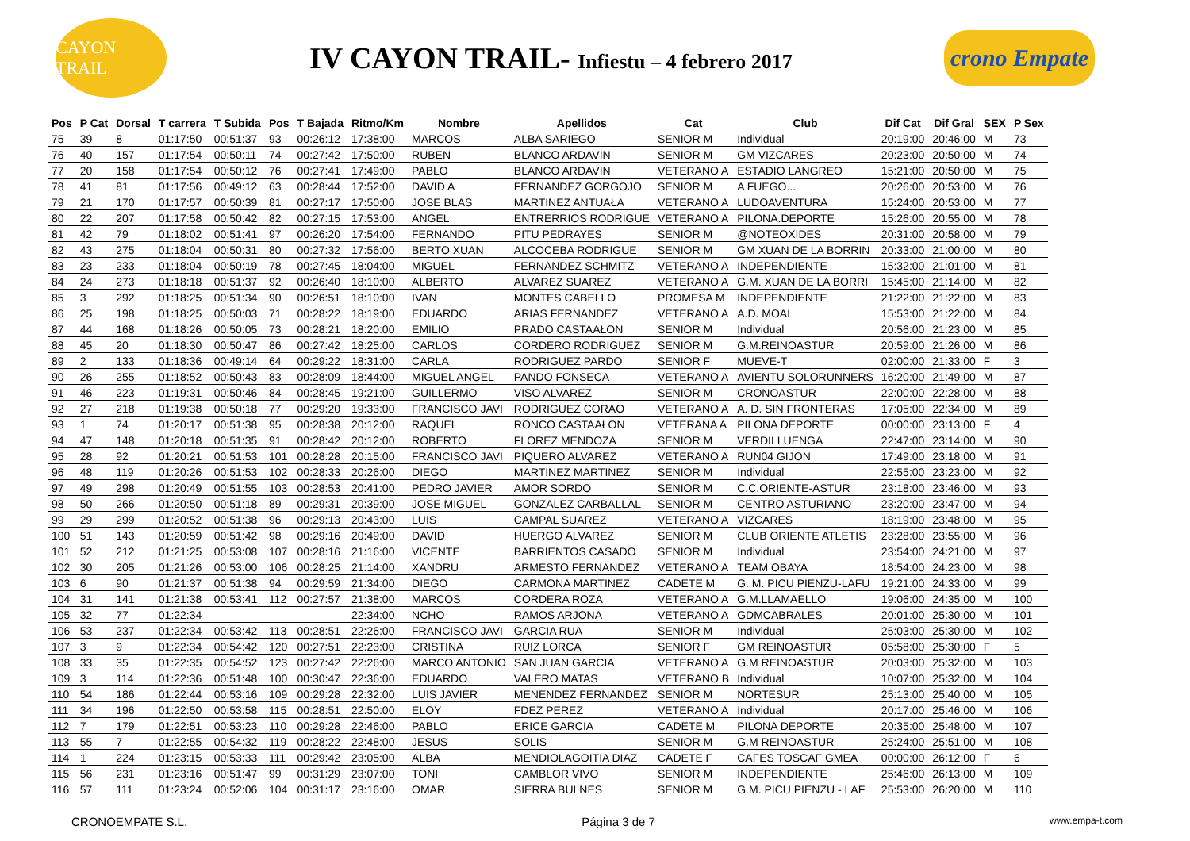CAYON TRAIL
IV CAYON TRAIL- Infiestu – 4 febrero 2017
crono Empate
| Pos | P Cat | Dorsal | T carrera | T Subida | Pos | T Bajada | Ritmo/Km | Nombre | Apellidos | Cat | Club | Dif Cat | Dif Gral | SEX | P Sex |
| --- | --- | --- | --- | --- | --- | --- | --- | --- | --- | --- | --- | --- | --- | --- | --- |
| 75 | 39 | 8 | 01:17:50 | 00:51:37 | 93 | 00:26:12 | 17:38:00 | MARCOS | ALBA SARIEGO | SENIOR M | Individual | 20:19:00 | 20:46:00 | M | 73 |
| 76 | 40 | 157 | 01:17:54 | 00:50:11 | 74 | 00:27:42 | 17:50:00 | RUBEN | BLANCO ARDAVIN | SENIOR M | GM VIZCARES | 20:23:00 | 20:50:00 | M | 74 |
| 77 | 20 | 158 | 01:17:54 | 00:50:12 | 76 | 00:27:41 | 17:49:00 | PABLO | BLANCO ARDAVIN | VETERANO A | ESTADIO LANGREO | 15:21:00 | 20:50:00 | M | 75 |
| 78 | 41 | 81 | 01:17:56 | 00:49:12 | 63 | 00:28:44 | 17:52:00 | DAVID A | FERNANDEZ GORGOJO | SENIOR M | A FUEGO... | 20:26:00 | 20:53:00 | M | 76 |
| 79 | 21 | 170 | 01:17:57 | 00:50:39 | 81 | 00:27:17 | 17:50:00 | JOSE BLAS | MARTINEZ ANTUAŁA | VETERANO A | LUDOAVENTURA | 15:24:00 | 20:53:00 | M | 77 |
| 80 | 22 | 207 | 01:17:58 | 00:50:42 | 82 | 00:27:15 | 17:53:00 | ANGEL | ENTRERRIOS RODRIGUE | VETERANO A | PILONA.DEPORTE | 15:26:00 | 20:55:00 | M | 78 |
| 81 | 42 | 79 | 01:18:02 | 00:51:41 | 97 | 00:26:20 | 17:54:00 | FERNANDO | PITU PEDRAYES | SENIOR M | @NOTEOXIDES | 20:31:00 | 20:58:00 | M | 79 |
| 82 | 43 | 275 | 01:18:04 | 00:50:31 | 80 | 00:27:32 | 17:56:00 | BERTO XUAN | ALCOCEBA RODRIGUE | SENIOR M | GM XUAN DE LA BORRIN | 20:33:00 | 21:00:00 | M | 80 |
| 83 | 23 | 233 | 01:18:04 | 00:50:19 | 78 | 00:27:45 | 18:04:00 | MIGUEL | FERNANDEZ SCHMITZ | VETERANO A | INDEPENDIENTE | 15:32:00 | 21:01:00 | M | 81 |
| 84 | 24 | 273 | 01:18:18 | 00:51:37 | 92 | 00:26:40 | 18:10:00 | ALBERTO | ALVAREZ SUAREZ | VETERANO A | G.M. XUAN DE LA BORRI | 15:45:00 | 21:14:00 | M | 82 |
| 85 | 3 | 292 | 01:18:25 | 00:51:34 | 90 | 00:26:51 | 18:10:00 | IVAN | MONTES CABELLO | PROMESA M | INDEPENDIENTE | 21:22:00 | 21:22:00 | M | 83 |
| 86 | 25 | 198 | 01:18:25 | 00:50:03 | 71 | 00:28:22 | 18:19:00 | EDUARDO | ARIAS FERNANDEZ | VETERANO A | A.D. MOAL | 15:53:00 | 21:22:00 | M | 84 |
| 87 | 44 | 168 | 01:18:26 | 00:50:05 | 73 | 00:28:21 | 18:20:00 | EMILIO | PRADO CASTAAŁON | SENIOR M | Individual | 20:56:00 | 21:23:00 | M | 85 |
| 88 | 45 | 20 | 01:18:30 | 00:50:47 | 86 | 00:27:42 | 18:25:00 | CARLOS | CORDERO RODRIGUEZ | SENIOR M | G.M.REINOASTUR | 20:59:00 | 21:26:00 | M | 86 |
| 89 | 2 | 133 | 01:18:36 | 00:49:14 | 64 | 00:29:22 | 18:31:00 | CARLA | RODRIGUEZ PARDO | SENIOR F | MUEVE-T | 02:00:00 | 21:33:00 | F | 3 |
| 90 | 26 | 255 | 01:18:52 | 00:50:43 | 83 | 00:28:09 | 18:44:00 | MIGUEL ANGEL | PANDO FONSECA | VETERANO A | AVIENTU SOLORUNNERS | 16:20:00 | 21:49:00 | M | 87 |
| 91 | 46 | 223 | 01:19:31 | 00:50:46 | 84 | 00:28:45 | 19:21:00 | GUILLERMO | VISO ALVAREZ | SENIOR M | CRONOASTUR | 22:00:00 | 22:28:00 | M | 88 |
| 92 | 27 | 218 | 01:19:38 | 00:50:18 | 77 | 00:29:20 | 19:33:00 | FRANCISCO JAVI | RODRIGUEZ CORAO | VETERANO A | A. D. SIN FRONTERAS | 17:05:00 | 22:34:00 | M | 89 |
| 93 | 1 | 74 | 01:20:17 | 00:51:38 | 95 | 00:28:38 | 20:12:00 | RAQUEL | RONCO CASTAAŁON | VETERANA A | PILONA DEPORTE | 00:00:00 | 23:13:00 | F | 4 |
| 94 | 47 | 148 | 01:20:18 | 00:51:35 | 91 | 00:28:42 | 20:12:00 | ROBERTO | FLOREZ MENDOZA | SENIOR M | VERDILLUENGA | 22:47:00 | 23:14:00 | M | 90 |
| 95 | 28 | 92 | 01:20:21 | 00:51:53 | 101 | 00:28:28 | 20:15:00 | FRANCISCO JAVI | PIQUERO ALVAREZ | VETERANO A | RUN04 GIJON | 17:49:00 | 23:18:00 | M | 91 |
| 96 | 48 | 119 | 01:20:26 | 00:51:53 | 102 | 00:28:33 | 20:26:00 | DIEGO | MARTINEZ MARTINEZ | SENIOR M | Individual | 22:55:00 | 23:23:00 | M | 92 |
| 97 | 49 | 298 | 01:20:49 | 00:51:55 | 103 | 00:28:53 | 20:41:00 | PEDRO JAVIER | AMOR SORDO | SENIOR M | C.C.ORIENTE-ASTUR | 23:18:00 | 23:46:00 | M | 93 |
| 98 | 50 | 266 | 01:20:50 | 00:51:18 | 89 | 00:29:31 | 20:39:00 | JOSE MIGUEL | GONZALEZ CARBALLAL | SENIOR M | CENTRO ASTURIANO | 23:20:00 | 23:47:00 | M | 94 |
| 99 | 29 | 299 | 01:20:52 | 00:51:38 | 96 | 00:29:13 | 20:43:00 | LUIS | CAMPAL SUAREZ | VETERANO A | VIZCARES | 18:19:00 | 23:48:00 | M | 95 |
| 100 | 51 | 143 | 01:20:59 | 00:51:42 | 98 | 00:29:16 | 20:49:00 | DAVID | HUERGO ALVAREZ | SENIOR M | CLUB ORIENTE ATLETIS | 23:28:00 | 23:55:00 | M | 96 |
| 101 | 52 | 212 | 01:21:25 | 00:53:08 | 107 | 00:28:16 | 21:16:00 | VICENTE | BARRIENTOS CASADO | SENIOR M | Individual | 23:54:00 | 24:21:00 | M | 97 |
| 102 | 30 | 205 | 01:21:26 | 00:53:00 | 106 | 00:28:25 | 21:14:00 | XANDRU | ARMESTO FERNANDEZ | VETERANO A | TEAM OBAYA | 18:54:00 | 24:23:00 | M | 98 |
| 103 | 6 | 90 | 01:21:37 | 00:51:38 | 94 | 00:29:59 | 21:34:00 | DIEGO | CARMONA MARTINEZ | CADETE M | G. M. PICU PIENZU-LAFU | 19:21:00 | 24:33:00 | M | 99 |
| 104 | 31 | 141 | 01:21:38 | 00:53:41 | 112 | 00:27:57 | 21:38:00 | MARCOS | CORDERA ROZA | VETERANO A | G.M.LLAMAELLO | 19:06:00 | 24:35:00 | M | 100 |
| 105 | 32 | 77 | 01:22:34 | | | | 22:34:00 | NCHO | RAMOS ARJONA | VETERANO A | GDMCABRALES | 20:01:00 | 25:30:00 | M | 101 |
| 106 | 53 | 237 | 01:22:34 | 00:53:42 | 113 | 00:28:51 | 22:26:00 | FRANCISCO JAVI | GARCIA RUA | SENIOR M | Individual | 25:03:00 | 25:30:00 | M | 102 |
| 107 | 3 | 9 | 01:22:34 | 00:54:42 | 120 | 00:27:51 | 22:23:00 | CRISTINA | RUIZ LORCA | SENIOR F | GM REINOASTUR | 05:58:00 | 25:30:00 | F | 5 |
| 108 | 33 | 35 | 01:22:35 | 00:54:52 | 123 | 00:27:42 | 22:26:00 | MARCO ANTONIO | SAN JUAN GARCIA | VETERANO A | G.M REINOASTUR | 20:03:00 | 25:32:00 | M | 103 |
| 109 | 3 | 114 | 01:22:36 | 00:51:48 | 100 | 00:30:47 | 22:36:00 | EDUARDO | VALERO MATAS | VETERANO B | Individual | 10:07:00 | 25:32:00 | M | 104 |
| 110 | 54 | 186 | 01:22:44 | 00:53:16 | 109 | 00:29:28 | 22:32:00 | LUIS JAVIER | MENENDEZ FERNANDEZ | SENIOR M | NORTESUR | 25:13:00 | 25:40:00 | M | 105 |
| 111 | 34 | 196 | 01:22:50 | 00:53:58 | 115 | 00:28:51 | 22:50:00 | ELOY | FDEZ PEREZ | VETERANO A | Individual | 20:17:00 | 25:46:00 | M | 106 |
| 112 | 7 | 179 | 01:22:51 | 00:53:23 | 110 | 00:29:28 | 22:46:00 | PABLO | ERICE GARCIA | CADETE M | PILONA DEPORTE | 20:35:00 | 25:48:00 | M | 107 |
| 113 | 55 | 7 | 01:22:55 | 00:54:32 | 119 | 00:28:22 | 22:48:00 | JESUS | SOLIS | SENIOR M | G.M REINOASTUR | 25:24:00 | 25:51:00 | M | 108 |
| 114 | 1 | 224 | 01:23:15 | 00:53:33 | 111 | 00:29:42 | 23:05:00 | ALBA | MENDIOLAGOITIA DIAZ | CADETE F | CAFES TOSCAF GMEA | 00:00:00 | 26:12:00 | F | 6 |
| 115 | 56 | 231 | 01:23:16 | 00:51:47 | 99 | 00:31:29 | 23:07:00 | TONI | CAMBLOR VIVO | SENIOR M | INDEPENDIENTE | 25:46:00 | 26:13:00 | M | 109 |
| 116 | 57 | 111 | 01:23:24 | 00:52:06 | 104 | 00:31:17 | 23:16:00 | OMAR | SIERRA BULNES | SENIOR M | G.M. PICU PIENZU - LAF | 25:53:00 | 26:20:00 | M | 110 |
CRONOEMPATE S.L. Página 3 de 7 www.empa-t.com